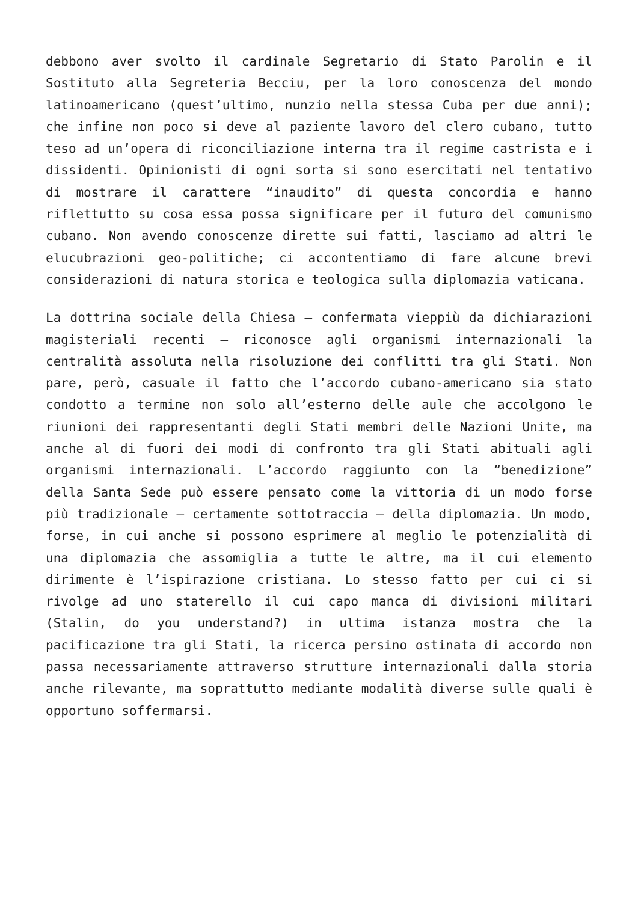debbono aver svolto il cardinale Segretario di Stato Parolin e il Sostituto alla Segreteria Becciu, per la loro conoscenza del mondo latinoamericano (quest’ultimo, nunzio nella stessa Cuba per due anni); che infine non poco si deve al paziente lavoro del clero cubano, tutto teso ad un’opera di riconciliazione interna tra il regime castrista e i dissidenti. Opinionisti di ogni sorta si sono esercitati nel tentativo di mostrare il carattere “inaudito” di questa concordia e hanno riflettutto su cosa essa possa significare per il futuro del comunismo cubano. Non avendo conoscenze dirette sui fatti, lasciamo ad altri le elucubrazioni geo-politiche; ci accontentiamo di fare alcune brevi considerazioni di natura storica e teologica sulla diplomazia vaticana.
La dottrina sociale della Chiesa – confermata vieppiù da dichiarazioni magisteriali recenti – riconosce agli organismi internazionali la centralità assoluta nella risoluzione dei conflitti tra gli Stati. Non pare, però, casuale il fatto che l’accordo cubano-americano sia stato condotto a termine non solo all’esterno delle aule che accolgono le riunioni dei rappresentanti degli Stati membri delle Nazioni Unite, ma anche al di fuori dei modi di confronto tra gli Stati abituali agli organismi internazionali. L’accordo raggiunto con la “benedizione” della Santa Sede può essere pensato come la vittoria di un modo forse più tradizionale – certamente sottotraccia – della diplomazia. Un modo, forse, in cui anche si possono esprimere al meglio le potenzialità di una diplomazia che assomiglia a tutte le altre, ma il cui elemento dirimente è l’ispirazione cristiana. Lo stesso fatto per cui ci si rivolge ad uno staterello il cui capo manca di divisioni militari (Stalin, do you understand?) in ultima istanza mostra che la pacificazione tra gli Stati, la ricerca persino ostinata di accordo non passa necessariamente attraverso strutture internazionali dalla storia anche rilevante, ma soprattutto mediante modalità diverse sulle quali è opportuno soffermarsi.